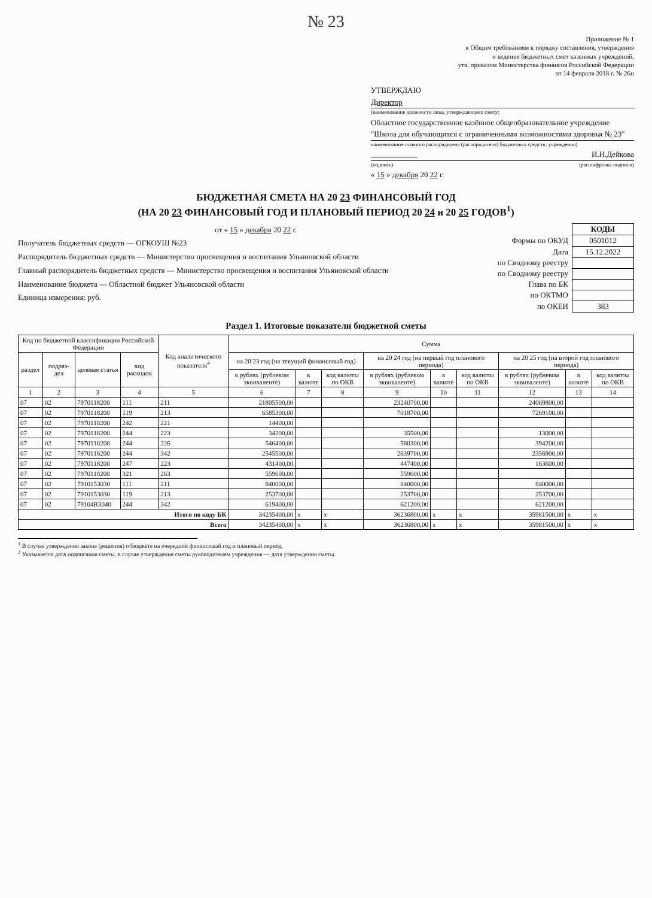№ 23
Приложение № 1
к Общим требованиям к порядку составления, утверждения
и ведения бюджетных смет казенных учреждений,
утв. приказом Министерства финансов Российской Федерации
от 14 февраля 2018 г. № 26н
УТВЕРЖДАЮ
Директор
(наименование должности лица, утверждающего смету;
Областное государственное казённое общеобразовательное учреждение "Школа для обучающихся с ограниченными возможностями здоровья № 23"
наименование главного распорядителя (распорядителя) бюджетных средств; учреждения)
____________ И.Н.Дейкова
(подпись) (расшифровка подписи)
« 15 » декабря 20 22 г.
БЮДЖЕТНАЯ СМЕТА НА 20 23 ФИНАНСОВЫЙ ГОД
(НА 20 23 ФИНАНСОВЫЙ ГОД И ПЛАНОВЫЙ ПЕРИОД 20 24 и 20 25 ГОДОВ<sup>1</sup>)
от « 15 » декабря 20 22 г.
Получатель бюджетных средств — ОГКОУШ №23
Распорядитель бюджетных средств — Министерство просвещения и воспитания Ульяновской области
Главный распорядитель бюджетных средств — Министерство просвещения и воспитания Ульяновской области
Наименование бюджета — Областной бюджет Ульяновской области
Единица измерения: руб.
| | КОДЫ |
| Формы по ОКУД | 0501012 |
| Дата | 15.12.2022 |
| по Сводному реестру | |
| по Сводному реестру | |
| Глава по БК | |
| по ОКТМО | |
| по ОКЕИ | 383 |
Раздел 1. Итоговые показатели бюджетной сметы
| Код по бюджетной классификации Российской Федерации | | | | Код аналитического показателя<sup>4</sup> | Сумма | | | | | | | | |
| --- | --- | --- | --- | --- | --- | --- | --- | --- | --- | --- | --- | --- | --- |
| раздел | подраз-дел | целевая статья | вид расходов | | на 20 23 год (на текущий финансовый год) | | | на 20 24 год (на первый год планового периода) | | | на 20 25 год (на второй год планового периода) | | |
| | | | | | в рублях (рублевом эквиваленте) | в валюте | код валюты по ОКВ | в рублях (рублевом эквиваленте) | в валюте | код валюты по ОКВ | в рублях (рублевом эквиваленте) | в валюте | код валюты по ОКВ |
| 1 | 2 | 3 | 4 | 5 | 6 | 7 | 8 | 9 | 10 | 11 | 12 | 13 | 14 |
| 07 | 02 | 7970118200 | 111 | 211 | 21805500,00 | | | 23240700,00 | | | 24069800,00 | | |
| 07 | 02 | 7970118200 | 119 | 213 | 6585300,00 | | | 7018700,00 | | | 7269100,00 | | |
| 07 | 02 | 7970118200 | 242 | 221 | 14400,00 | | | | | | | | |
| 07 | 02 | 7970118200 | 244 | 223 | 34200,00 | | | 35500,00 | | | 13000,00 | | |
| 07 | 02 | 7970118200 | 244 | 226 | 546400,00 | | | 580300,00 | | | 394200,00 | | |
| 07 | 02 | 7970118200 | 244 | 342 | 2545500,00 | | | 2639700,00 | | | 2356900,00 | | |
| 07 | 02 | 7970118200 | 247 | 223 | 431400,00 | | | 447400,00 | | | 163600,00 | | |
| 07 | 02 | 7970118200 | 321 | 263 | 559600,00 | | | 559600,00 | | | | | |
| 07 | 02 | 7910153030 | 111 | 211 | 840000,00 | | | 840000,00 | | | 840000,00 | | |
| 07 | 02 | 7910153030 | 119 | 213 | 253700,00 | | | 253700,00 | | | 253700,00 | | |
| 07 | 02 | 79104R3040 | 244 | 342 | 619400,00 | | | 621200,00 | | | 621200,00 | | |
| Итого по коду БК | | | | | 34235400,00 | x | x | 36236800,00 | x | x | 35981500,00 | x | x |
| Всего | | | | | 34235400,00 | x | x | 36236800,00 | x | x | 35981500,00 | x | x |
<sup>1</sup> В случае утверждения закона (решения) о бюджете на очередной финансовый год и плановый период.
<sup>2</sup> Указывается дата подписания сметы, в случае утверждения сметы руководителем учреждения — дата утверждения сметы.